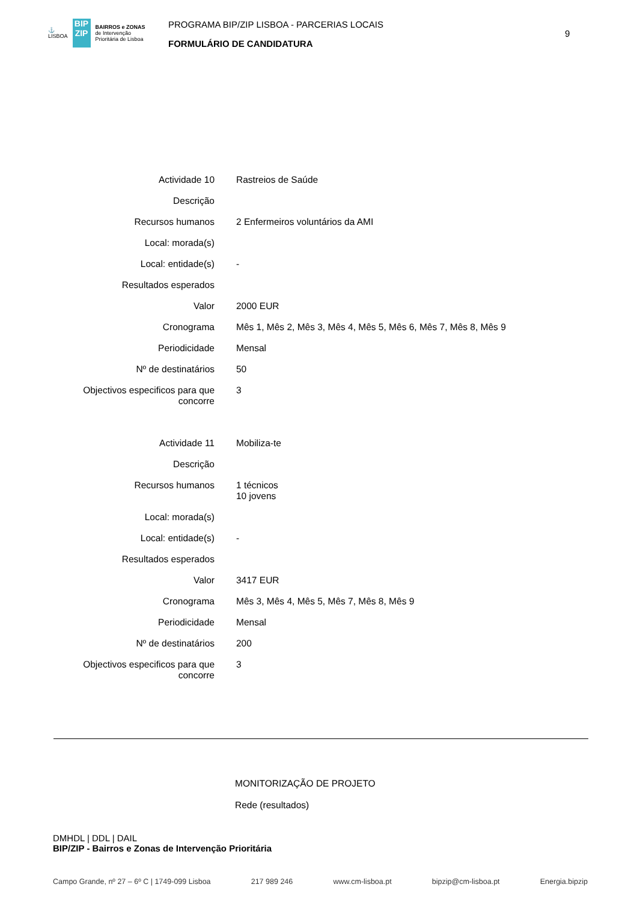⚓
LISBOA
BIP
ZIP
BAIRROS e ZONAS
de Intervenção
Prioritária de Lisboa
PROGRAMA BIP/ZIP LISBOA - PARCERIAS LOCAIS
FORMULÁRIO DE CANDIDATURA
9
| Actividade 10 | Rastreios de Saúde |
| Descrição | |
| Recursos humanos | 2 Enfermeiros voluntários da AMI |
| Local: morada(s) | |
| Local: entidade(s) | - |
| Resultados esperados | |
| Valor | 2000 EUR |
| Cronograma | Mês 1, Mês 2, Mês 3, Mês 4, Mês 5, Mês 6, Mês 7, Mês 8, Mês 9 |
| Periodicidade | Mensal |
| Nº de destinatários | 50 |
| Objectivos especificos para que concorre | 3 |
| Actividade 11 | Mobiliza-te |
| Descrição | |
| Recursos humanos | 1 técnicos 10 jovens |
| Local: morada(s) | |
| Local: entidade(s) | - |
| Resultados esperados | |
| Valor | 3417 EUR |
| Cronograma | Mês 3, Mês 4, Mês 5, Mês 7, Mês 8, Mês 9 |
| Periodicidade | Mensal |
| Nº de destinatários | 200 |
| Objectivos especificos para que concorre | 3 |
MONITORIZAÇÃO DE PROJETO
Rede (resultados)
DMHDL | DDL | DAIL
BIP/ZIP - Bairros e Zonas de Intervenção Prioritária
Campo Grande, nº 27 – 6º C | 1749-099 Lisboa 217 989 246 www.cm-lisboa.pt bipzip@cm-lisboa.pt Energia.bipzip